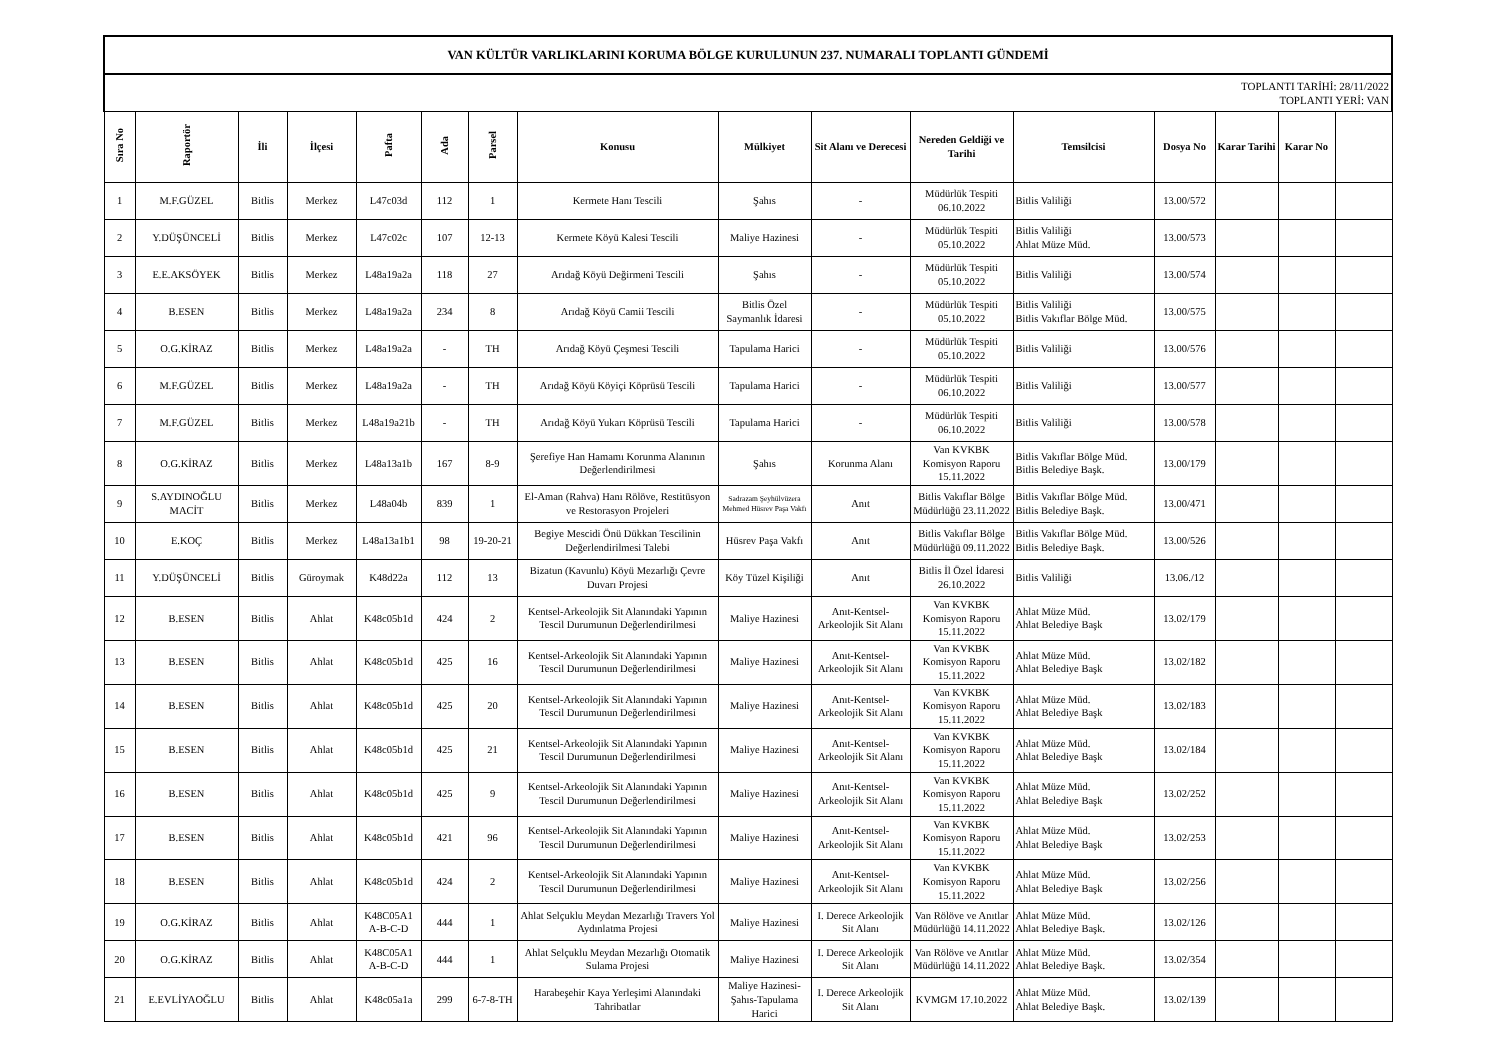| VAN KÜLTÜR VARLIKLARINI KORUMA BÖLGE KURULUNUN 237. NUMARALI TOPLANTI GÜNDEMİ | | | | | | | | | | | | | | | |
| TOPLANTI TARİHİ: 28/11/2022 TOPLANTI YERİ: VAN | | | | | | | | | | | | | | | |
| Sıra No | Raportör | İli | İlçesi | Pafta | Ada | Parsel | Konusu | Mülkiyet | Sit Alanı ve Derecesi | Nereden Geldiği ve Tarihi | Temsilcisi | Dosya No | Karar Tarihi | Karar No | |
| 1 | M.F.GÜZEL | Bitlis | Merkez | L47c03d | 112 | 1 | Kermete Hanı Tescili | Şahıs | - | Müdürlük Tespiti 06.10.2022 | Bitlis Valiliği | 13.00/572 | | | |
| 2 | Y.DÜŞÜNCELİ | Bitlis | Merkez | L47c02c | 107 | 12-13 | Kermete Köyü Kalesi Tescili | Maliye Hazinesi | - | Müdürlük Tespiti 05.10.2022 | Bitlis Valiliği Ahlat Müze Müd. | 13.00/573 | | | |
| 3 | E.E.AKSÖYEK | Bitlis | Merkez | L48a19a2a | 118 | 27 | Arıdağ Köyü Değirmeni Tescili | Şahıs | - | Müdürlük Tespiti 05.10.2022 | Bitlis Valiliği | 13.00/574 | | | |
| 4 | B.ESEN | Bitlis | Merkez | L48a19a2a | 234 | 8 | Arıdağ Köyü Camii Tescili | Bitlis Özel Saymanlık İdaresi | - | Müdürlük Tespiti 05.10.2022 | Bitlis Valiliği Bitlis Vakıflar Bölge Müd. | 13.00/575 | | | |
| 5 | O.G.KİRAZ | Bitlis | Merkez | L48a19a2a | - | TH | Arıdağ Köyü Çeşmesi Tescili | Tapulama Harici | - | Müdürlük Tespiti 05.10.2022 | Bitlis Valiliği | 13.00/576 | | | |
| 6 | M.F.GÜZEL | Bitlis | Merkez | L48a19a2a | - | TH | Arıdağ Köyü Köyiçi Köprüsü Tescili | Tapulama Harici | - | Müdürlük Tespiti 06.10.2022 | Bitlis Valiliği | 13.00/577 | | | |
| 7 | M.F.GÜZEL | Bitlis | Merkez | L48a19a21b | - | TH | Arıdağ Köyü Yukarı Köprüsü Tescili | Tapulama Harici | - | Müdürlük Tespiti 06.10.2022 | Bitlis Valiliği | 13.00/578 | | | |
| 8 | O.G.KİRAZ | Bitlis | Merkez | L48a13a1b | 167 | 8-9 | Şerefiye Han Hamamı Korunma Alanının Değerlendirilmesi | Şahıs | Korunma Alanı | Van KVKBK Komisyon Raporu 15.11.2022 | Bitlis Vakıflar Bölge Müd. Bitlis Belediye Başk. | 13.00/179 | | | |
| 9 | S.AYDINOĞLU MACİT | Bitlis | Merkez | L48a04b | 839 | 1 | El-Aman (Rahva) Hanı Rölöve, Restitüsyon ve Restorasyon Projeleri | Sadrazam Şeyhülvüzera Mehmed Hüsrev Paşa Vakfı | Anıt | Bitlis Vakıflar Bölge Müdürlüğü 23.11.2022 | Bitlis Vakıflar Bölge Müd. Bitlis Belediye Başk. | 13.00/471 | | | |
| 10 | E.KOÇ | Bitlis | Merkez | L48a13a1b1 | 98 | 19-20-21 | Begiye Mescidi Önü Dükkan Tescilinin Değerlendirilmesi Talebi | Hüsrev Paşa Vakfı | Anıt | Bitlis Vakıflar Bölge Müdürlüğü 09.11.2022 | Bitlis Vakıflar Bölge Müd. Bitlis Belediye Başk. | 13.00/526 | | | |
| 11 | Y.DÜŞÜNCELİ | Bitlis | Güroymak | K48d22a | 112 | 13 | Bizatun (Kavunlu) Köyü Mezarlığı Çevre Duvarı Projesi | Köy Tüzel Kişiliği | Anıt | Bitlis İl Özel İdaresi 26.10.2022 | Bitlis Valiliği | 13.06./12 | | | |
| 12 | B.ESEN | Bitlis | Ahlat | K48c05b1d | 424 | 2 | Kentsel-Arkeolojik Sit Alanındaki Yapının Tescil Durumunun Değerlendirilmesi | Maliye Hazinesi | Anıt-Kentsel-Arkeolojik Sit Alanı | Van KVKBK Komisyon Raporu 15.11.2022 | Ahlat Müze Müd. Ahlat Belediye Başk | 13.02/179 | | | |
| 13 | B.ESEN | Bitlis | Ahlat | K48c05b1d | 425 | 16 | Kentsel-Arkeolojik Sit Alanındaki Yapının Tescil Durumunun Değerlendirilmesi | Maliye Hazinesi | Anıt-Kentsel-Arkeolojik Sit Alanı | Van KVKBK Komisyon Raporu 15.11.2022 | Ahlat Müze Müd. Ahlat Belediye Başk | 13.02/182 | | | |
| 14 | B.ESEN | Bitlis | Ahlat | K48c05b1d | 425 | 20 | Kentsel-Arkeolojik Sit Alanındaki Yapının Tescil Durumunun Değerlendirilmesi | Maliye Hazinesi | Anıt-Kentsel-Arkeolojik Sit Alanı | Van KVKBK Komisyon Raporu 15.11.2022 | Ahlat Müze Müd. Ahlat Belediye Başk | 13.02/183 | | | |
| 15 | B.ESEN | Bitlis | Ahlat | K48c05b1d | 425 | 21 | Kentsel-Arkeolojik Sit Alanındaki Yapının Tescil Durumunun Değerlendirilmesi | Maliye Hazinesi | Anıt-Kentsel-Arkeolojik Sit Alanı | Van KVKBK Komisyon Raporu 15.11.2022 | Ahlat Müze Müd. Ahlat Belediye Başk | 13.02/184 | | | |
| 16 | B.ESEN | Bitlis | Ahlat | K48c05b1d | 425 | 9 | Kentsel-Arkeolojik Sit Alanındaki Yapının Tescil Durumunun Değerlendirilmesi | Maliye Hazinesi | Anıt-Kentsel-Arkeolojik Sit Alanı | Van KVKBK Komisyon Raporu 15.11.2022 | Ahlat Müze Müd. Ahlat Belediye Başk | 13.02/252 | | | |
| 17 | B.ESEN | Bitlis | Ahlat | K48c05b1d | 421 | 96 | Kentsel-Arkeolojik Sit Alanındaki Yapının Tescil Durumunun Değerlendirilmesi | Maliye Hazinesi | Anıt-Kentsel-Arkeolojik Sit Alanı | Van KVKBK Komisyon Raporu 15.11.2022 | Ahlat Müze Müd. Ahlat Belediye Başk | 13.02/253 | | | |
| 18 | B.ESEN | Bitlis | Ahlat | K48c05b1d | 424 | 2 | Kentsel-Arkeolojik Sit Alanındaki Yapının Tescil Durumunun Değerlendirilmesi | Maliye Hazinesi | Anıt-Kentsel-Arkeolojik Sit Alanı | Van KVKBK Komisyon Raporu 15.11.2022 | Ahlat Müze Müd. Ahlat Belediye Başk | 13.02/256 | | | |
| 19 | O.G.KİRAZ | Bitlis | Ahlat | K48C05A1 A-B-C-D | 444 | 1 | Ahlat Selçuklu Meydan Mezarlığı Travers Yol Aydınlatma Projesi | Maliye Hazinesi | I. Derece Arkeolojik Sit Alanı | Van Rölöve ve Anıtlar Müdürlüğü 14.11.2022 | Ahlat Müze Müd. Ahlat Belediye Başk. | 13.02/126 | | | |
| 20 | O.G.KİRAZ | Bitlis | Ahlat | K48C05A1 A-B-C-D | 444 | 1 | Ahlat Selçuklu Meydan Mezarlığı Otomatik Sulama Projesi | Maliye Hazinesi | I. Derece Arkeolojik Sit Alanı | Van Rölöve ve Anıtlar Müdürlüğü 14.11.2022 | Ahlat Müze Müd. Ahlat Belediye Başk. | 13.02/354 | | | |
| 21 | E.EVLİYAOĞLU | Bitlis | Ahlat | K48c05a1a | 299 | 6-7-8-TH | Harabeşehir Kaya Yerleşimi Alanındaki Tahribatlar | Maliye Hazinesi-Şahıs-Tapulama Harici | I. Derece Arkeolojik Sit Alanı | KVMGM 17.10.2022 | Ahlat Müze Müd. Ahlat Belediye Başk. | 13.02/139 | | | |